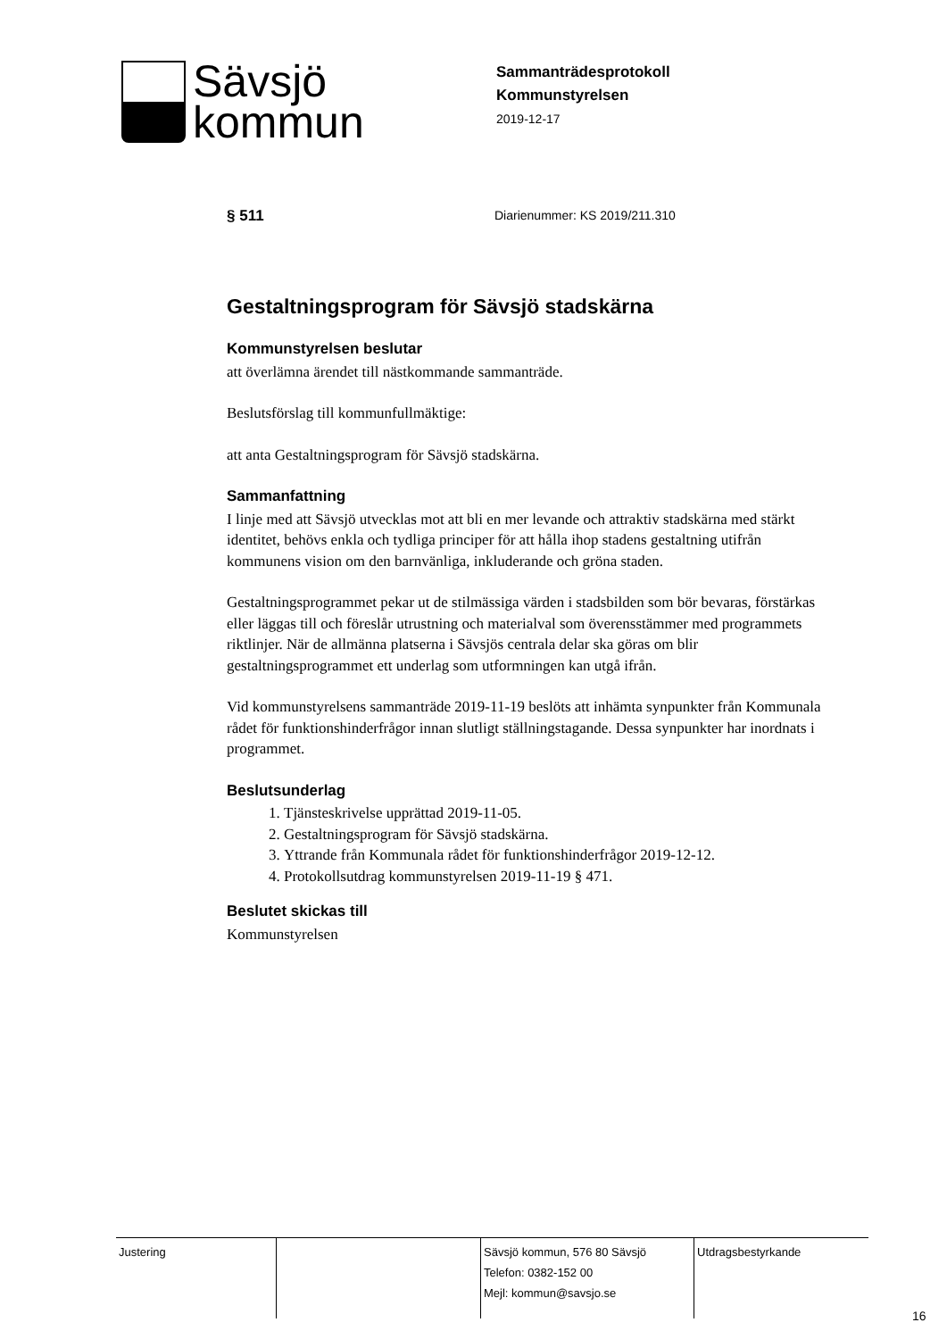Sävsjö
kommun
Sammanträdesprotokoll
Kommunstyrelsen
2019-12-17
§ 511
Diarienummer: KS 2019/211.310
Gestaltningsprogram för Sävsjö stadskärna
Kommunstyrelsen beslutar
att överlämna ärendet till nästkommande sammanträde.
Beslutsförslag till kommunfullmäktige:
att anta Gestaltningsprogram för Sävsjö stadskärna.
Sammanfattning
I linje med att Sävsjö utvecklas mot att bli en mer levande och attraktiv stadskärna med stärkt identitet, behövs enkla och tydliga principer för att hålla ihop stadens gestaltning utifrån kommunens vision om den barnvänliga, inkluderande och gröna staden.
Gestaltningsprogrammet pekar ut de stilmässiga värden i stadsbilden som bör bevaras, förstärkas eller läggas till och föreslår utrustning och materialval som överensstämmer med programmets riktlinjer. När de allmänna platserna i Sävsjös centrala delar ska göras om blir gestaltningsprogrammet ett underlag som utformningen kan utgå ifrån.
Vid kommunstyrelsens sammanträde 2019-11-19 beslöts att inhämta synpunkter från Kommunala rådet för funktionshinderfrågor innan slutligt ställningstagande. Dessa synpunkter har inordnats i programmet.
Beslutsunderlag
1. Tjänsteskrivelse upprättad 2019-11-05.
2. Gestaltningsprogram för Sävsjö stadskärna.
3. Yttrande från Kommunala rådet för funktionshinderfrågor 2019-12-12.
4. Protokollsutdrag kommunstyrelsen 2019-11-19 § 471.
Beslutet skickas till
Kommunstyrelsen
Justering Sävsjö kommun, 576 80 Sävsjö
Telefon: 0382-152 00
Mejl: kommun@savsjo.se
Utdragsbestyrkande
16